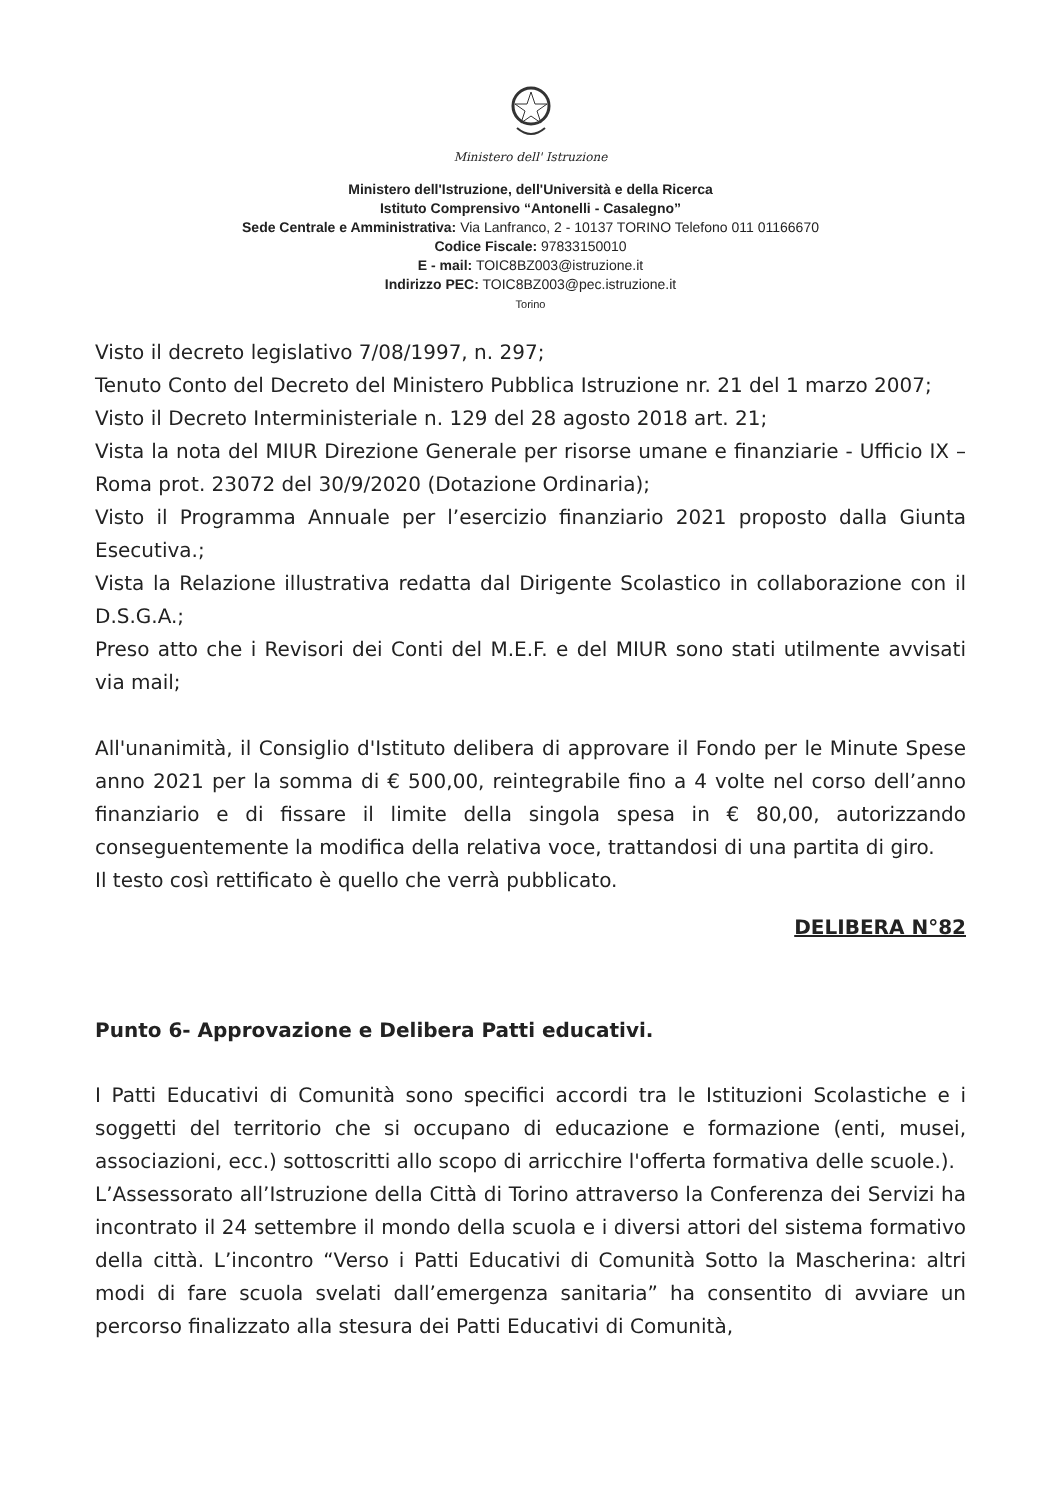Ministero dell' Istruzione
Ministero dell'Istruzione, dell'Università e della Ricerca
Istituto Comprensivo “Antonelli - Casalegno”
Sede Centrale e Amministrativa: Via Lanfranco, 2 - 10137 TORINO Telefono 011 01166670
Codice Fiscale: 97833150010
E - mail: TOIC8BZ003@istruzione.it
Indirizzo PEC: TOIC8BZ003@pec.istruzione.it
Torino
Visto il decreto legislativo 7/08/1997, n. 297;
Tenuto Conto del Decreto del Ministero Pubblica Istruzione nr. 21 del 1 marzo 2007;
Visto il Decreto Interministeriale n. 129 del 28 agosto 2018 art. 21;
Vista la nota del MIUR Direzione Generale per risorse umane e finanziarie - Ufficio IX – Roma prot. 23072 del 30/9/2020 (Dotazione Ordinaria);
Visto il Programma Annuale per l’esercizio finanziario 2021 proposto dalla Giunta Esecutiva.;
Vista la Relazione illustrativa redatta dal Dirigente Scolastico in collaborazione con il D.S.G.A.;
Preso atto che i Revisori dei Conti del M.E.F. e del MIUR sono stati utilmente avvisati via mail;
All'unanimità, il Consiglio d'Istituto delibera di approvare il Fondo per le Minute Spese anno 2021 per la somma di € 500,00, reintegrabile fino a 4 volte nel corso dell’anno finanziario e di fissare il limite della singola spesa in € 80,00, autorizzando conseguentemente la modifica della relativa voce, trattandosi di una partita di giro.
Il testo così rettificato è quello che verrà pubblicato.
DELIBERA N°82
Punto 6- Approvazione e Delibera Patti educativi.
I Patti Educativi di Comunità sono specifici accordi tra le Istituzioni Scolastiche e i soggetti del territorio che si occupano di educazione e formazione (enti, musei, associazioni, ecc.) sottoscritti allo scopo di arricchire l'offerta formativa delle scuole.).
L’Assessorato all’Istruzione della Città di Torino attraverso la Conferenza dei Servizi ha incontrato il 24 settembre il mondo della scuola e i diversi attori del sistema formativo della città. L’incontro “Verso i Patti Educativi di Comunità Sotto la Mascherina: altri modi di fare scuola svelati dall’emergenza sanitaria” ha consentito di avviare un percorso finalizzato alla stesura dei Patti Educativi di Comunità,